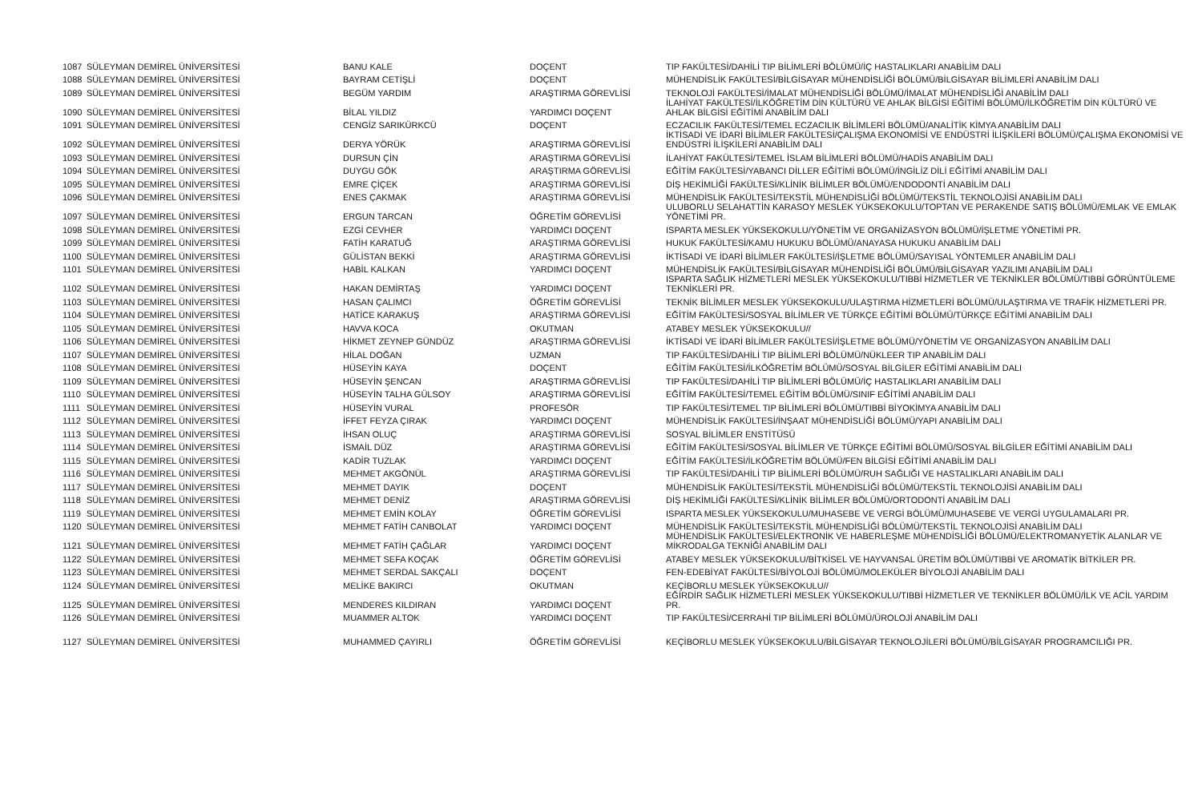| 1087 | SÜLEYMAN DEMİREL ÜNİVERSİTESİ | BANU KALE | DOÇENT | TIP FAKÜLTESİ/DAHİLİ TIP BİLİMLERİ BÖLÜMÜ/İÇ HASTALIKLARI ANABİLİM DALI |
| 1088 | SÜLEYMAN DEMİREL ÜNİVERSİTESİ | BAYRAM CETİŞLİ | DOÇENT | MÜHENDİSLİK FAKÜLTESİ/BİLGİSAYAR MÜHENDİSLİĞİ BÖLÜMÜ/BİLGİSAYAR BİLİMLERİ ANABİLİM DALI |
| 1089 | SÜLEYMAN DEMİREL ÜNİVERSİTESİ | BEGÜM YARDIM | ARAŞTIRMA GÖREVLİSİ | TEKNOLOJİ FAKÜLTESİ/İMALAT MÜHENDİSLİĞİ BÖLÜMÜ/İMALAT MÜHENDİSLİĞİ ANABİLİM DALI |
| 1090 | SÜLEYMAN DEMİREL ÜNİVERSİTESİ | BİLAL YILDIZ | YARDIMCI DOÇENT | İLAHİYAT FAKÜLTESİ/İLKÖĞRETİM DİN KÜLTÜRÜ VE AHLAK BİLGİSİ EĞİTİMİ BÖLÜMÜ/İLKÖĞRETİM DİN KÜLTÜRÜ VE AHLAK BİLGİSİ EĞİTİMİ ANABİLİM DALI |
| 1091 | SÜLEYMAN DEMİREL ÜNİVERSİTESİ | CENGİZ SARIKÜRKCÜ | DOÇENT | ECZACILIK FAKÜLTESİ/TEMEL ECZACILIK BİLİMLERİ BÖLÜMÜ/ANALİTİK KİMYA ANABİLİM DALI |
| 1092 | SÜLEYMAN DEMİREL ÜNİVERSİTESİ | DERYA YÖRÜK | ARAŞTIRMA GÖREVLİSİ | İKTİSADİ VE İDARİ BİLİMLER FAKÜLTESİ/ÇALIŞMA EKONOMİSİ VE ENDÜSTRİ İLİŞKİLERİ BÖLÜMÜ/ÇALIŞMA EKONOMİSİ VE ENDÜSTRİ İLİŞKİLERİ ANABİLİM DALI |
| 1093 | SÜLEYMAN DEMİREL ÜNİVERSİTESİ | DURSUN ÇİN | ARAŞTIRMA GÖREVLİSİ | İLAHİYAT FAKÜLTESİ/TEMEL İSLAM BİLİMLERİ BÖLÜMÜ/HADİS ANABİLİM DALI |
| 1094 | SÜLEYMAN DEMİREL ÜNİVERSİTESİ | DUYGU GÖK | ARAŞTIRMA GÖREVLİSİ | EĞİTİM FAKÜLTESİ/YABANCI DİLLER EĞİTİMİ BÖLÜMÜ/İNGİLİZ DİLİ EĞİTİMİ ANABİLİM DALI |
| 1095 | SÜLEYMAN DEMİREL ÜNİVERSİTESİ | EMRE ÇİÇEK | ARAŞTIRMA GÖREVLİSİ | DİŞ HEKİMLİĞİ FAKÜLTESİ/KLİNİK BİLİMLER BÖLÜMÜ/ENDODONTİ ANABİLİM DALI |
| 1096 | SÜLEYMAN DEMİREL ÜNİVERSİTESİ | ENES ÇAKMAK | ARAŞTIRMA GÖREVLİSİ | MÜHENDİSLİK FAKÜLTESİ/TEKSTİL MÜHENDİSLİĞİ BÖLÜMÜ/TEKSTİL TEKNOLOJİSİ ANABİLİM DALI |
| 1097 | SÜLEYMAN DEMİREL ÜNİVERSİTESİ | ERGUN TARCAN | ÖĞRETİM GÖREVLİSİ | ULUBORLU SELAHATTİN KARASOY MESLEK YÜKSEKOKULU/TOPTAN VE PERAKENDE SATIŞ BÖLÜMÜ/EMLAK VE EMLAK YÖNETİMİ PR. |
| 1098 | SÜLEYMAN DEMİREL ÜNİVERSİTESİ | EZGİ CEVHER | YARDIMCI DOÇENT | ISPARTA MESLEK YÜKSEKOKULU/YÖNETİM VE ORGANİZASYON BÖLÜMÜ/İŞLETME YÖNETİMİ PR. |
| 1099 | SÜLEYMAN DEMİREL ÜNİVERSİTESİ | FATİH KARATUĞ | ARAŞTIRMA GÖREVLİSİ | HUKUK FAKÜLTESİ/KAMU HUKUKU BÖLÜMÜ/ANAYASA HUKUKU ANABİLİM DALI |
| 1100 | SÜLEYMAN DEMİREL ÜNİVERSİTESİ | GÜLİSTAN BEKKİ | ARAŞTIRMA GÖREVLİSİ | İKTİSADİ VE İDARİ BİLİMLER FAKÜLTESİ/İŞLETME BÖLÜMÜ/SAYISAL YÖNTEMLER ANABİLİM DALI |
| 1101 | SÜLEYMAN DEMİREL ÜNİVERSİTESİ | HABİL KALKAN | YARDIMCI DOÇENT | MÜHENDİSLİK FAKÜLTESİ/BİLGİSAYAR MÜHENDİSLİĞİ BÖLÜMÜ/BİLGİSAYAR YAZILIMI ANABİLİM DALI |
| 1102 | SÜLEYMAN DEMİREL ÜNİVERSİTESİ | HAKAN DEMİRTAŞ | YARDIMCI DOÇENT | ISPARTA SAĞLIK HİZMETLERİ MESLEK YÜKSEKOKULU/TIBBİ HİZMETLER VE TEKNİKLER BÖLÜMÜ/TIBBİ GÖRÜNTÜLEME TEKNİKLERİ PR. |
| 1103 | SÜLEYMAN DEMİREL ÜNİVERSİTESİ | HASAN ÇALIMCI | ÖĞRETİM GÖREVLİSİ | TEKNİK BİLİMLER MESLEK YÜKSEKOKULU/ULAŞTIRMA HİZMETLERİ BÖLÜMÜ/ULAŞTIRMA VE TRAFİK HİZMETLERİ PR. |
| 1104 | SÜLEYMAN DEMİREL ÜNİVERSİTESİ | HATİCE KARAKUŞ | ARAŞTIRMA GÖREVLİSİ | EĞİTİM FAKÜLTESİ/SOSYAL BİLİMLER VE TÜRKÇE EĞİTİMİ BÖLÜMÜ/TÜRKÇE EĞİTİMİ ANABİLİM DALI |
| 1105 | SÜLEYMAN DEMİREL ÜNİVERSİTESİ | HAVVA KOCA | OKUTMAN | ATABEY MESLEK YÜKSEKOKULU// |
| 1106 | SÜLEYMAN DEMİREL ÜNİVERSİTESİ | HİKMET ZEYNEP GÜNDÜZ | ARAŞTIRMA GÖREVLİSİ | İKTİSADİ VE İDARİ BİLİMLER FAKÜLTESİ/İŞLETME BÖLÜMÜ/YÖNETİM VE ORGANİZASYON ANABİLİM DALI |
| 1107 | SÜLEYMAN DEMİREL ÜNİVERSİTESİ | HİLAL DOĞAN | UZMAN | TIP FAKÜLTESİ/DAHİLİ TIP BİLİMLERİ BÖLÜMÜ/NÜKLEER TIP ANABİLİM DALI |
| 1108 | SÜLEYMAN DEMİREL ÜNİVERSİTESİ | HÜSEYİN KAYA | DOÇENT | EĞİTİM FAKÜLTESİ/İLKÖĞRETİM BÖLÜMÜ/SOSYAL BİLGİLER EĞİTİMİ ANABİLİM DALI |
| 1109 | SÜLEYMAN DEMİREL ÜNİVERSİTESİ | HÜSEYİN ŞENCAN | ARAŞTIRMA GÖREVLİSİ | TIP FAKÜLTESİ/DAHİLİ TIP BİLİMLERİ BÖLÜMÜ/İÇ HASTALIKLARI ANABİLİM DALI |
| 1110 | SÜLEYMAN DEMİREL ÜNİVERSİTESİ | HÜSEYİN TALHA GÜLSOY | ARAŞTIRMA GÖREVLİSİ | EĞİTİM FAKÜLTESİ/TEMEL EĞİTİM BÖLÜMÜ/SINIF EĞİTİMİ ANABİLİM DALI |
| 1111 | SÜLEYMAN DEMİREL ÜNİVERSİTESİ | HÜSEYİN VURAL | PROFESÖR | TIP FAKÜLTESİ/TEMEL TIP BİLİMLERİ BÖLÜMÜ/TIBBİ BİYOKİMYA ANABİLİM DALI |
| 1112 | SÜLEYMAN DEMİREL ÜNİVERSİTESİ | İFFET FEYZA ÇIRAK | YARDIMCI DOÇENT | MÜHENDİSLİK FAKÜLTESİ/İNŞAAT MÜHENDİSLİĞİ BÖLÜMÜ/YAPI ANABİLİM DALI |
| 1113 | SÜLEYMAN DEMİREL ÜNİVERSİTESİ | İHSAN OLUÇ | ARAŞTIRMA GÖREVLİSİ | SOSYAL BİLİMLER ENSTİTÜSÜ |
| 1114 | SÜLEYMAN DEMİREL ÜNİVERSİTESİ | İSMAİL DÜZ | ARAŞTIRMA GÖREVLİSİ | EĞİTİM FAKÜLTESİ/SOSYAL BİLİMLER VE TÜRKÇE EĞİTİMİ BÖLÜMÜ/SOSYAL BİLGİLER EĞİTİMİ ANABİLİM DALI |
| 1115 | SÜLEYMAN DEMİREL ÜNİVERSİTESİ | KADİR TUZLAK | YARDIMCI DOÇENT | EĞİTİM FAKÜLTESİ/İLKÖĞRETİM BÖLÜMÜ/FEN BİLGİSİ EĞİTİMİ ANABİLİM DALI |
| 1116 | SÜLEYMAN DEMİREL ÜNİVERSİTESİ | MEHMET AKGÖNÜL | ARAŞTIRMA GÖREVLİSİ | TIP FAKÜLTESİ/DAHİLİ TIP BİLİMLERİ BÖLÜMÜ/RUH SAĞLIĞI VE HASTALIKLARI ANABİLİM DALI |
| 1117 | SÜLEYMAN DEMİREL ÜNİVERSİTESİ | MEHMET DAYIK | DOÇENT | MÜHENDİSLİK FAKÜLTESİ/TEKSTİL MÜHENDİSLİĞİ BÖLÜMÜ/TEKSTİL TEKNOLOJİSİ ANABİLİM DALI |
| 1118 | SÜLEYMAN DEMİREL ÜNİVERSİTESİ | MEHMET DENİZ | ARAŞTIRMA GÖREVLİSİ | DİŞ HEKİMLİĞİ FAKÜLTESİ/KLİNİK BİLİMLER BÖLÜMÜ/ORTODONTİ ANABİLİM DALI |
| 1119 | SÜLEYMAN DEMİREL ÜNİVERSİTESİ | MEHMET EMİN KOLAY | ÖĞRETİM GÖREVLİSİ | ISPARTA MESLEK YÜKSEKOKULU/MUHASEBE VE VERGİ BÖLÜMÜ/MUHASEBE VE VERGİ UYGULAMALARI PR. |
| 1120 | SÜLEYMAN DEMİREL ÜNİVERSİTESİ | MEHMET FATİH CANBOLAT | YARDIMCI DOÇENT | MÜHENDİSLİK FAKÜLTESİ/TEKSTİL MÜHENDİSLİĞİ BÖLÜMÜ/TEKSTİL TEKNOLOJİSİ ANABİLİM DALI |
| 1121 | SÜLEYMAN DEMİREL ÜNİVERSİTESİ | MEHMET FATİH ÇAĞLAR | YARDIMCI DOÇENT | MÜHENDİSLİK FAKÜLTESİ/ELEKTRONİK VE HABERLEŞME MÜHENDİSLİĞİ BÖLÜMÜ/ELEKTROMANYETİK ALANLAR VE MİKRODALGA TEKNİĞİ ANABİLİM DALI |
| 1122 | SÜLEYMAN DEMİREL ÜNİVERSİTESİ | MEHMET SEFA KOÇAK | ÖĞRETİM GÖREVLİSİ | ATABEY MESLEK YÜKSEKOKULU/BİTKİSEL VE HAYVANSAL ÜRETİM BÖLÜMÜ/TIBBİ VE AROMATİK BİTKİLER PR. |
| 1123 | SÜLEYMAN DEMİREL ÜNİVERSİTESİ | MEHMET SERDAL SAKÇALI | DOÇENT | FEN-EDEBİYAT FAKÜLTESİ/BİYOLOJİ BÖLÜMÜ/MOLEKÜLER BİYOLOJİ ANABİLİM DALI |
| 1124 | SÜLEYMAN DEMİREL ÜNİVERSİTESİ | MELİKE BAKIRCI | OKUTMAN | KEÇİBORLU MESLEK YÜKSEKOKULU// |
| 1125 | SÜLEYMAN DEMİREL ÜNİVERSİTESİ | MENDERES KILDIRAN | YARDIMCI DOÇENT | EĞİRDİR SAĞLIK HİZMETLERİ MESLEK YÜKSEKOKULU/TIBBİ HİZMETLER VE TEKNİKLER BÖLÜMÜ/İLK VE ACİL YARDIM PR. |
| 1126 | SÜLEYMAN DEMİREL ÜNİVERSİTESİ | MUAMMER ALTOK | YARDIMCI DOÇENT | TIP FAKÜLTESİ/CERRAHİ TIP BİLİMLERİ BÖLÜMÜ/ÜROLOJİ ANABİLİM DALI |
| 1127 | SÜLEYMAN DEMİREL ÜNİVERSİTESİ | MUHAMMED ÇAYIRLI | ÖĞRETİM GÖREVLİSİ | KEÇİBORLU MESLEK YÜKSEKOKULU/BİLGİSAYAR TEKNOLOJİLERİ BÖLÜMÜ/BİLGİSAYAR PROGRAMCILIĞI PR. |